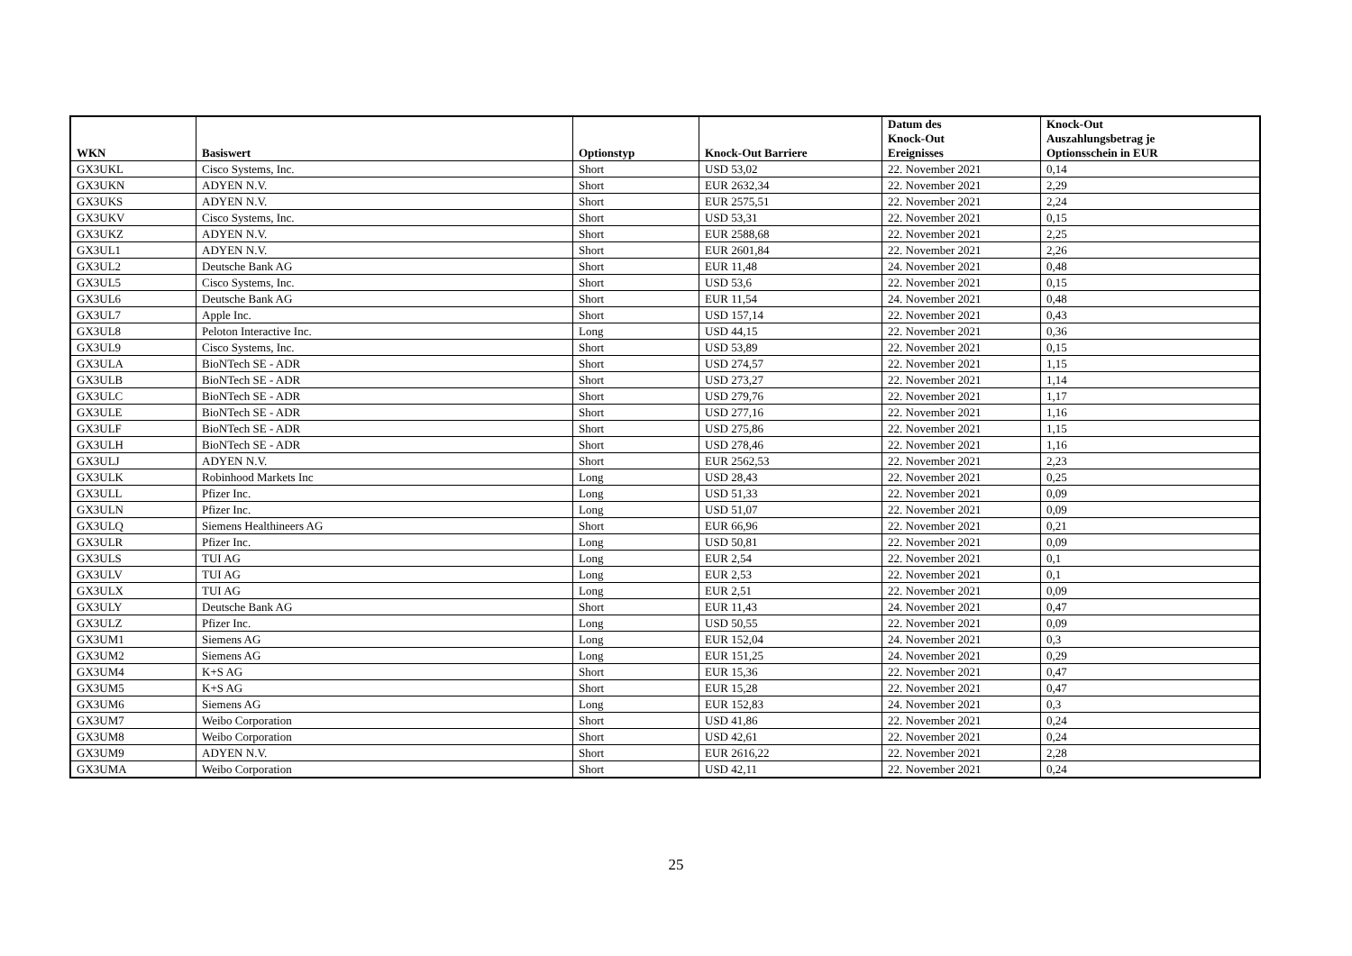| WKN | Basiswert | Optionstyp | Knock-Out Barriere | Datum des Knock-Out Ereignisses | Knock-Out Auszahlungsbetrag je Optionsschein in EUR |
| --- | --- | --- | --- | --- | --- |
| GX3UKL | Cisco Systems, Inc. | Short | USD 53,02 | 22. November 2021 | 0,14 |
| GX3UKN | ADYEN N.V. | Short | EUR 2632,34 | 22. November 2021 | 2,29 |
| GX3UKS | ADYEN N.V. | Short | EUR 2575,51 | 22. November 2021 | 2,24 |
| GX3UKV | Cisco Systems, Inc. | Short | USD 53,31 | 22. November 2021 | 0,15 |
| GX3UKZ | ADYEN N.V. | Short | EUR 2588,68 | 22. November 2021 | 2,25 |
| GX3UL1 | ADYEN N.V. | Short | EUR 2601,84 | 22. November 2021 | 2,26 |
| GX3UL2 | Deutsche Bank AG | Short | EUR 11,48 | 24. November 2021 | 0,48 |
| GX3UL5 | Cisco Systems, Inc. | Short | USD 53,6 | 22. November 2021 | 0,15 |
| GX3UL6 | Deutsche Bank AG | Short | EUR 11,54 | 24. November 2021 | 0,48 |
| GX3UL7 | Apple Inc. | Short | USD 157,14 | 22. November 2021 | 0,43 |
| GX3UL8 | Peloton Interactive Inc. | Long | USD 44,15 | 22. November 2021 | 0,36 |
| GX3UL9 | Cisco Systems, Inc. | Short | USD 53,89 | 22. November 2021 | 0,15 |
| GX3ULA | BioNTech SE - ADR | Short | USD 274,57 | 22. November 2021 | 1,15 |
| GX3ULB | BioNTech SE - ADR | Short | USD 273,27 | 22. November 2021 | 1,14 |
| GX3ULC | BioNTech SE - ADR | Short | USD 279,76 | 22. November 2021 | 1,17 |
| GX3ULE | BioNTech SE - ADR | Short | USD 277,16 | 22. November 2021 | 1,16 |
| GX3ULF | BioNTech SE - ADR | Short | USD 275,86 | 22. November 2021 | 1,15 |
| GX3ULH | BioNTech SE - ADR | Short | USD 278,46 | 22. November 2021 | 1,16 |
| GX3ULJ | ADYEN N.V. | Short | EUR 2562,53 | 22. November 2021 | 2,23 |
| GX3ULK | Robinhood Markets Inc | Long | USD 28,43 | 22. November 2021 | 0,25 |
| GX3ULL | Pfizer Inc. | Long | USD 51,33 | 22. November 2021 | 0,09 |
| GX3ULN | Pfizer Inc. | Long | USD 51,07 | 22. November 2021 | 0,09 |
| GX3ULQ | Siemens Healthineers AG | Short | EUR 66,96 | 22. November 2021 | 0,21 |
| GX3ULR | Pfizer Inc. | Long | USD 50,81 | 22. November 2021 | 0,09 |
| GX3ULS | TUI AG | Long | EUR 2,54 | 22. November 2021 | 0,1 |
| GX3ULV | TUI AG | Long | EUR 2,53 | 22. November 2021 | 0,1 |
| GX3ULX | TUI AG | Long | EUR 2,51 | 22. November 2021 | 0,09 |
| GX3ULY | Deutsche Bank AG | Short | EUR 11,43 | 24. November 2021 | 0,47 |
| GX3ULZ | Pfizer Inc. | Long | USD 50,55 | 22. November 2021 | 0,09 |
| GX3UM1 | Siemens AG | Long | EUR 152,04 | 24. November 2021 | 0,3 |
| GX3UM2 | Siemens AG | Long | EUR 151,25 | 24. November 2021 | 0,29 |
| GX3UM4 | K+S AG | Short | EUR 15,36 | 22. November 2021 | 0,47 |
| GX3UM5 | K+S AG | Short | EUR 15,28 | 22. November 2021 | 0,47 |
| GX3UM6 | Siemens AG | Long | EUR 152,83 | 24. November 2021 | 0,3 |
| GX3UM7 | Weibo Corporation | Short | USD 41,86 | 22. November 2021 | 0,24 |
| GX3UM8 | Weibo Corporation | Short | USD 42,61 | 22. November 2021 | 0,24 |
| GX3UM9 | ADYEN N.V. | Short | EUR 2616,22 | 22. November 2021 | 2,28 |
| GX3UMA | Weibo Corporation | Short | USD 42,11 | 22. November 2021 | 0,24 |
25